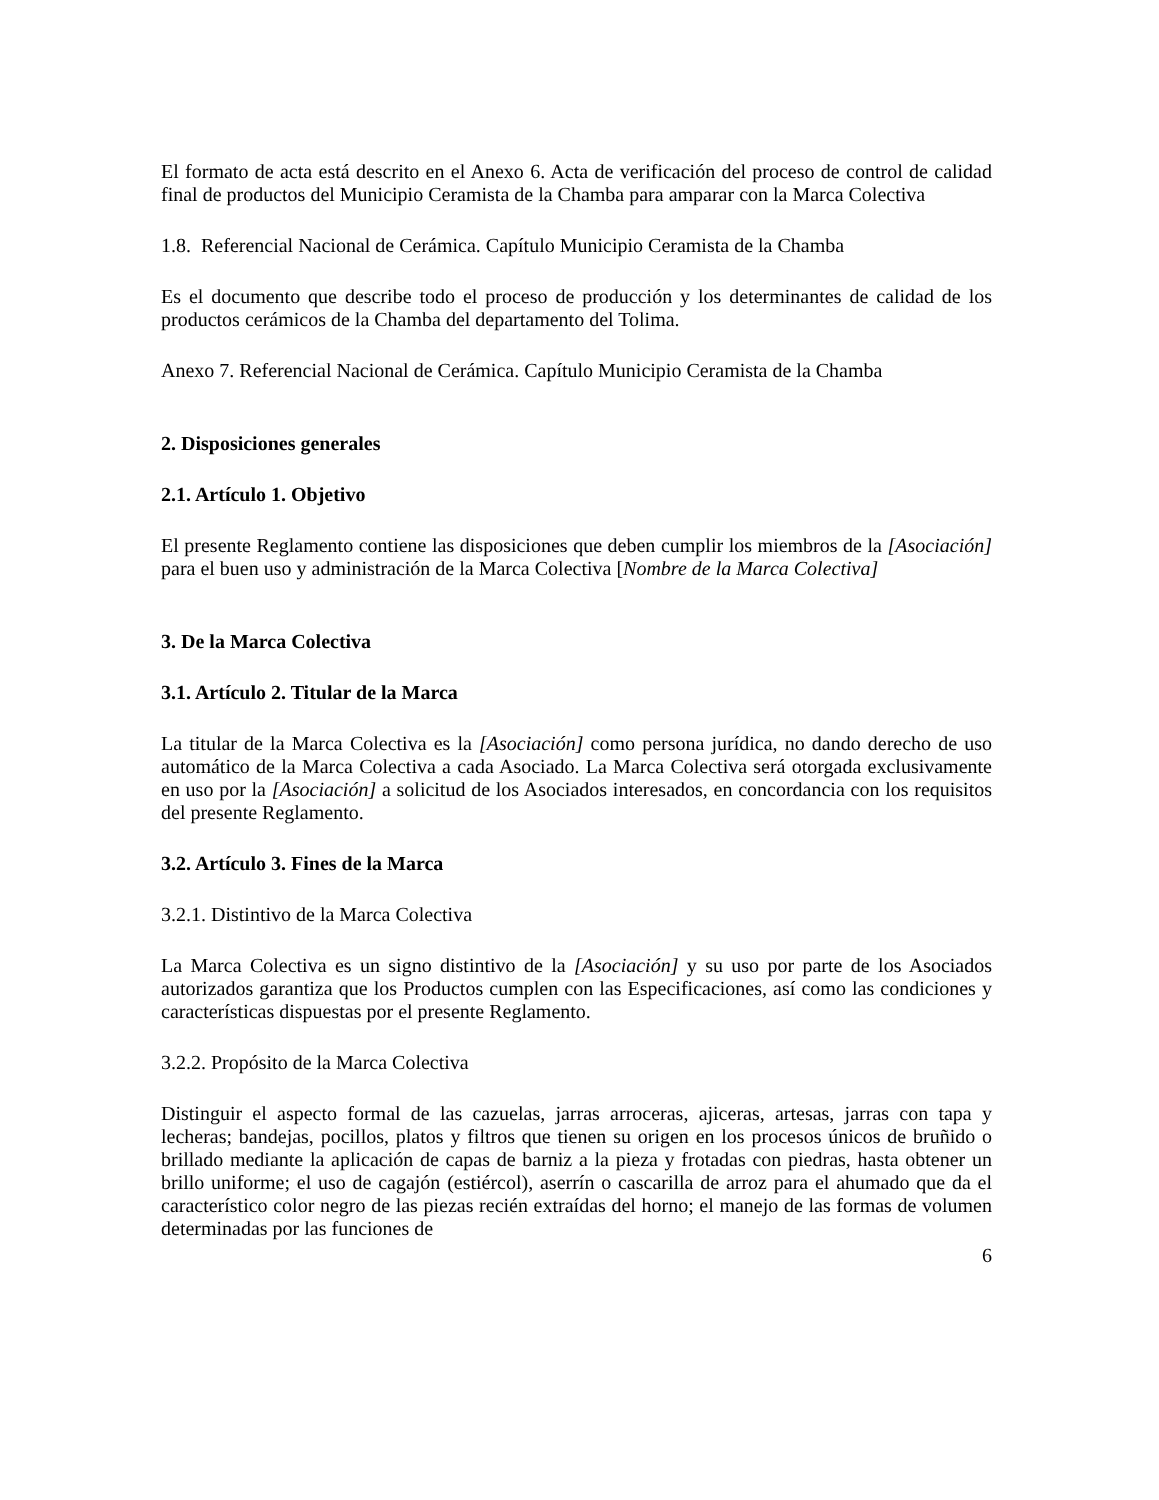El formato de acta está descrito en el Anexo 6. Acta de verificación del proceso de control de calidad final de productos del Municipio Ceramista de la Chamba para amparar con la Marca Colectiva
1.8. Referencial Nacional de Cerámica. Capítulo Municipio Ceramista de la Chamba
Es el documento que describe todo el proceso de producción y los determinantes de calidad de los productos cerámicos de la Chamba del departamento del Tolima.
Anexo 7. Referencial Nacional de Cerámica. Capítulo Municipio Ceramista de la Chamba
2. Disposiciones generales
2.1. Artículo 1. Objetivo
El presente Reglamento contiene las disposiciones que deben cumplir los miembros de la [Asociación] para el buen uso y administración de la Marca Colectiva [Nombre de la Marca Colectiva]
3. De la Marca Colectiva
3.1. Artículo 2. Titular de la Marca
La titular de la Marca Colectiva es la [Asociación] como persona jurídica, no dando derecho de uso automático de la Marca Colectiva a cada Asociado. La Marca Colectiva será otorgada exclusivamente en uso por la [Asociación] a solicitud de los Asociados interesados, en concordancia con los requisitos del presente Reglamento.
3.2. Artículo 3. Fines de la Marca
3.2.1. Distintivo de la Marca Colectiva
La Marca Colectiva es un signo distintivo de la [Asociación] y su uso por parte de los Asociados autorizados garantiza que los Productos cumplen con las Especificaciones, así como las condiciones y características dispuestas por el presente Reglamento.
3.2.2. Propósito de la Marca Colectiva
Distinguir el aspecto formal de las cazuelas, jarras arroceras, ajiceras, artesas, jarras con tapa y lecheras; bandejas, pocillos, platos y filtros que tienen su origen en los procesos únicos de bruñido o brillado mediante la aplicación de capas de barniz a la pieza y frotadas con piedras, hasta obtener un brillo uniforme; el uso de cagajón (estiércol), aserrín o cascarilla de arroz para el ahumado que da el característico color negro de las piezas recién extraídas del horno; el manejo de las formas de volumen determinadas por las funciones de
6